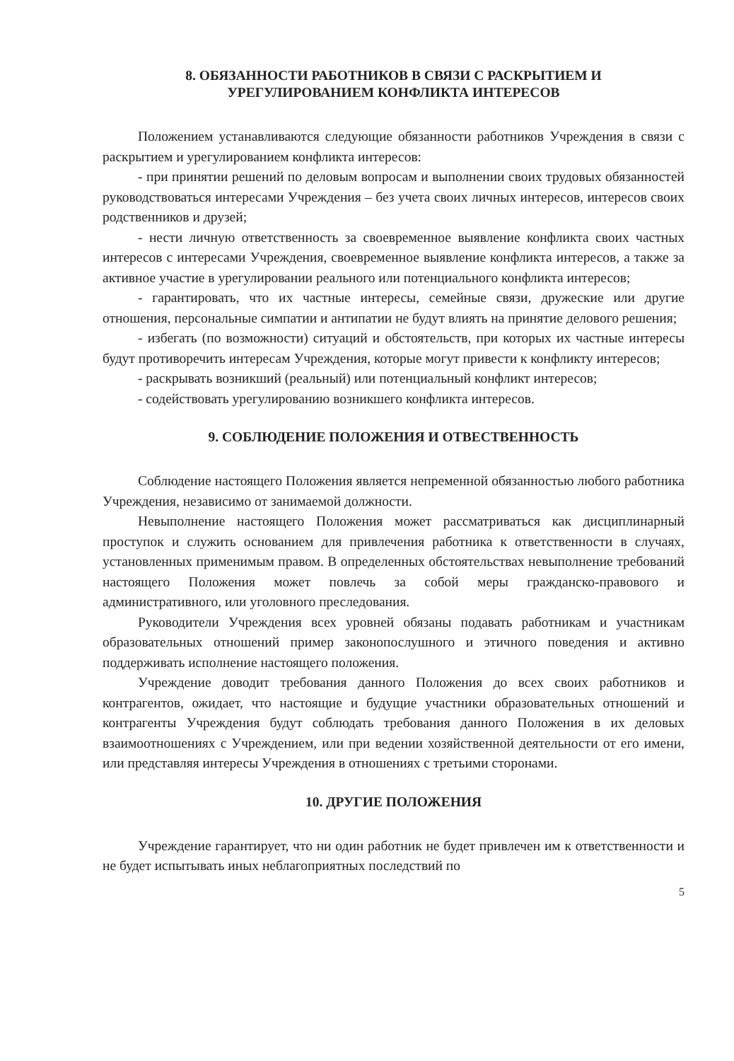8. ОБЯЗАННОСТИ РАБОТНИКОВ В СВЯЗИ С РАСКРЫТИЕМ И
УРЕГУЛИРОВАНИЕМ КОНФЛИКТА ИНТЕРЕСОВ
Положением устанавливаются следующие обязанности работников Учреждения в связи с раскрытием и урегулированием конфликта интересов:
- при принятии решений по деловым вопросам и выполнении своих трудовых обязанностей руководствоваться интересами Учреждения – без учета своих личных интересов, интересов своих родственников и друзей;
- нести личную ответственность за своевременное выявление конфликта своих частных интересов с интересами Учреждения, своевременное выявление конфликта интересов, а также за активное участие в урегулировании реального или потенциального конфликта интересов;
- гарантировать, что их частные интересы, семейные связи, дружеские или другие отношения, персональные симпатии и антипатии не будут влиять на принятие делового решения;
- избегать (по возможности) ситуаций и обстоятельств, при которых их частные интересы будут противоречить интересам Учреждения, которые могут привести к конфликту интересов;
- раскрывать возникший (реальный) или потенциальный конфликт интересов;
- содействовать урегулированию возникшего конфликта интересов.
9. СОБЛЮДЕНИЕ ПОЛОЖЕНИЯ И ОТВЕСТВЕННОСТЬ
Соблюдение настоящего Положения является непременной обязанностью любого работника Учреждения, независимо от занимаемой должности.
Невыполнение настоящего Положения может рассматриваться как дисциплинарный проступок и служить основанием для привлечения работника к ответственности в случаях, установленных применимым правом. В определенных обстоятельствах невыполнение требований настоящего Положения может повлечь за собой меры гражданско-правового и административного, или уголовного преследования.
Руководители Учреждения всех уровней обязаны подавать работникам и участникам образовательных отношений пример законопослушного и этичного поведения и активно поддерживать исполнение настоящего положения.
Учреждение доводит требования данного Положения до всех своих работников и контрагентов, ожидает, что настоящие и будущие участники образовательных отношений и контрагенты Учреждения будут соблюдать требования данного Положения в их деловых взаимоотношениях с Учреждением, или при ведении хозяйственной деятельности от его имени, или представляя интересы Учреждения в отношениях с третьими сторонами.
10. ДРУГИЕ ПОЛОЖЕНИЯ
Учреждение гарантирует, что ни один работник не будет привлечен им к ответственности и не будет испытывать иных неблагоприятных последствий по
5